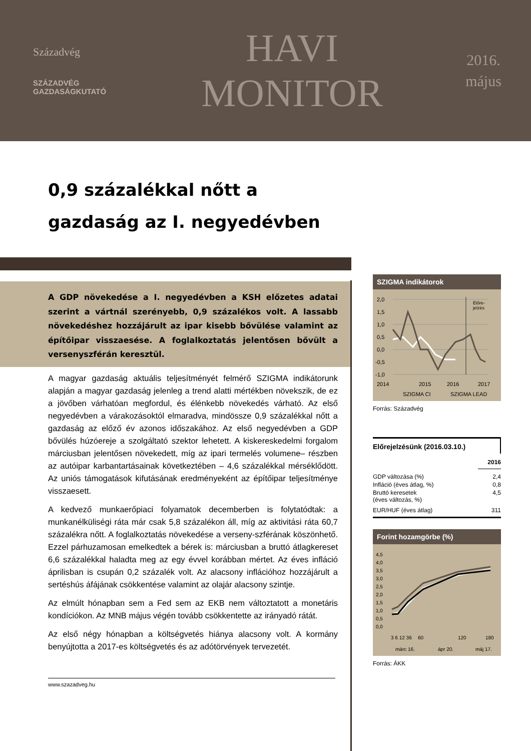Századvég
SZÁZADVÉG
GAZDASÁGKUTATÓ
HAVI
MONITOR
2016.
május
0,9 százalékkal nőtt a
gazdaság az I. negyedévben
A GDP növekedése a I. negyedévben a KSH előzetes adatai szerint a vártnál szerényebb, 0,9 százalékos volt. A lassabb növekedéshez hozzájárult az ipar kisebb bővülése valamint az építőipar visszaesése. A foglalkoztatás jelentősen bővült a versenyszférán keresztül.
A magyar gazdaság aktuális teljesítményét felmérő SZIGMA indikátorunk alapján a magyar gazdaság jelenleg a trend alatti mértékben növekszik, de ez a jövőben várhatóan megfordul, és élénkebb növekedés várható. Az első negyedévben a várakozásoktól elmaradva, mindössze 0,9 százalékkal nőtt a gazdaság az előző év azonos időszakához. Az első negyedévben a GDP bővülés húzóereje a szolgáltató szektor lehetett. A kiskereskedelmi forgalom márciusban jelentősen növekedett, míg az ipari termelés volumene– részben az autóipar karbantartásainak következtében – 4,6 százalékkal mérséklődött. Az uniós támogatások kifutásának eredményeként az építőipar teljesítménye visszaesett.
A kedvező munkaerőpiaci folyamatok decemberben is folytatódtak: a munkanélküliségi ráta már csak 5,8 százalékon áll, míg az aktivitási ráta 60,7 százalékra nőtt. A foglalkoztatás növekedése a verseny-szférának köszönhető. Ezzel párhuzamosan emelkedtek a bérek is: márciusban a bruttó átlagkereset 6,6 százalékkal haladta meg az egy évvel korábban mértet. Az éves infláció áprilisban is csupán 0,2 százalék volt. Az alacsony inflációhoz hozzájárult a sertéshús áfájának csökkentése valamint az olajár alacsony szintje.
Az elmúlt hónapban sem a Fed sem az EKB nem változtatott a monetáris kondíciókon. Az MNB május végén tovább csökkentette az irányadó rátát.
Az első négy hónapban a költségvetés hiánya alacsony volt. A kormány benyújtotta a 2017-es költségvetés és az adótörvények tervezetét.
www.szazadveg.hu
SZIGMA indikátorok
2,0
1,5
1,0
0,5
0,0
-0,5
-1,0
2014
2015
2016
2017
Előre-
jelzés
SZIGMA CI
SZIGMA LEAD
Forrás: Századvég
Előrejelzésünk (2016.03.10.)
| | 2016 |
| --- | --- |
| GDP változása (%) | 2,4 |
| Infláció (éves átlag, %) | 0,8 |
| Bruttó keresetek (éves változás, %) | 4,5 |
| EUR/HUF (éves átlag) | 311 |
Forint hozamgörbe (%)
4,5
4,0
3,5
3,0
2,5
2,0
1,5
1,0
0,5
0,0
3 6 12 36
60
120
180
márc 16.
ápr 20.
máj 17.
Forrás: ÁKK